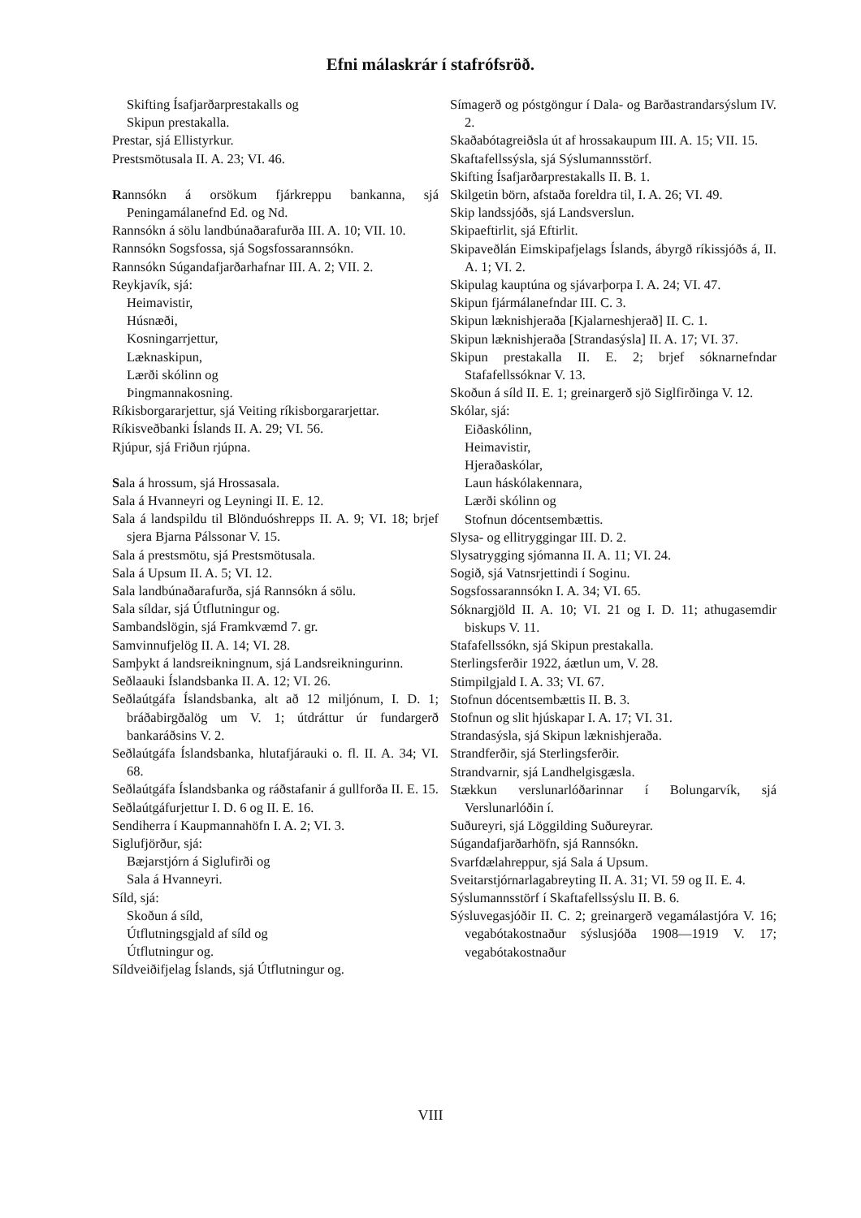Efni málaskrár í stafrófsröð.
Skifting Ísafjarðarprestakalls og
Skipun prestakalla.
Prestar, sjá Ellistyrkur.
Prestsmötusala II. A. 23; VI. 46.
Rannsókn á orsökum fjárkreppu bankanna, sjá Peningamálanefnd Ed. og Nd.
Rannsókn á sölu landbúnaðarafurða III. A. 10; VII. 10.
Rannsókn Sogsfossa, sjá Sogsfossarannsókn.
Rannsókn Súgandafjarðarhafnar III. A. 2; VII. 2.
Reykjavík, sjá:
Heimavistir,
Húsnæði,
Kosningarrjettur,
Læknaskipun,
Lærði skólinn og
Þingmannakosning.
Ríkisborgararjettur, sjá Veiting ríkisborgararjettar.
Ríkisveðbanki Íslands II. A. 29; VI. 56.
Rjúpur, sjá Friðun rjúpna.
Sala á hrossum, sjá Hrossasala.
Sala á Hvanneyri og Leyningi II. E. 12.
Sala á landspildu til Blönduóshrepps II. A. 9; VI. 18; brjef sjera Bjarna Pálssonar V. 15.
Sala á prestsmötu, sjá Prestsmötusala.
Sala á Upsum II. A. 5; VI. 12.
Sala landbúnaðarafurða, sjá Rannsókn á sölu.
Sala síldar, sjá Útflutningur og.
Sambandslögin, sjá Framkvæmd 7. gr.
Samvinnufjelög II. A. 14; VI. 28.
Samþykt á landsreikningnum, sjá Landsreikningurinn.
Seðlaauki Íslandsbanka II. A. 12; VI. 26.
Seðlaútgáfa Íslandsbanka, alt að 12 miljónum, I. D. 1; bráðabirgðalög um V. 1; útdráttur úr fundargerð bankaráðsins V. 2.
Seðlaútgáfa Íslandsbanka, hlutafjárauki o. fl. II. A. 34; VI. 68.
Seðlaútgáfa Íslandsbanka og ráðstafanir á gullforða II. E. 15.
Seðlaútgáfurjettur I. D. 6 og II. E. 16.
Sendiherra í Kaupmannahöfn I. A. 2; VI. 3.
Siglufjörður, sjá:
Bæjarstjórn á Siglufirði og
Sala á Hvanneyri.
Síld, sjá:
Skoðun á síld,
Útflutningsgjald af síld og
Útflutningur og.
Síldveiðifjelag Íslands, sjá Útflutningur og.
Símagerð og póstgöngur í Dala- og Barðastrandarsýslum IV. 2.
Skaðabótagreiðsla út af hrossakaupum III. A. 15; VII. 15.
Skaftafellssýsla, sjá Sýslumannsstörf.
Skifting Ísafjarðarprestakalls II. B. 1.
Skilgetin börn, afstaða foreldra til, I. A. 26; VI. 49.
Skip landssjóðs, sjá Landsverslun.
Skipaeftirlit, sjá Eftirlit.
Skipaveðlán Eimskipafjelags Íslands, ábyrgð ríkissjóðs á, II. A. 1; VI. 2.
Skipulag kauptúna og sjávarþorpa I. A. 24; VI. 47.
Skipun fjármálanefndar III. C. 3.
Skipun læknishjeraða [Kjalarneshjerað] II. C. 1.
Skipun læknishjeraða [Strandasýsla] II. A. 17; VI. 37.
Skipun prestakalla II. E. 2; brjef sóknarnefndar Stafafellssóknar V. 13.
Skoðun á síld II. E. 1; greinargerð sjö Siglfirðinga V. 12.
Skólar, sjá:
Eiðaskólinn,
Heimavistir,
Hjeraðaskólar,
Laun háskólakennara,
Lærði skólinn og
Stofnun dócentsembættis.
Slysa- og ellitryggingar III. D. 2.
Slysatrygging sjómanna II. A. 11; VI. 24.
Sogið, sjá Vatnsrjettindi í Soginu.
Sogsfossarannsókn I. A. 34; VI. 65.
Sóknargjöld II. A. 10; VI. 21 og I. D. 11; athugasemdir biskups V. 11.
Stafafellssókn, sjá Skipun prestakalla.
Sterlingsferðir 1922, áætlun um, V. 28.
Stimpilgjald I. A. 33; VI. 67.
Stofnun dócentsembættis II. B. 3.
Stofnun og slit hjúskapar I. A. 17; VI. 31.
Strandasýsla, sjá Skipun læknishjeraða.
Strandferðir, sjá Sterlingsferðir.
Strandvarnir, sjá Landhelgisgæsla.
Stækkun verslunarlóðarinnar í Bolungarvík, sjá Verslunarlóðin í.
Suðureyri, sjá Löggilding Suðureyrar.
Súgandafjarðarhöfn, sjá Rannsókn.
Svarfdælahreppur, sjá Sala á Upsum.
Sveitarstjórnarlagabreyting II. A. 31; VI. 59 og II. E. 4.
Sýslumannsstörf í Skaftafellssýslu II. B. 6.
Sýsluvegasjóðir II. C. 2; greinargerð vegamálastjóra V. 16; vegabótakostnaður sýslusjóða 1908—1919 V. 17; vegabótakostnaður
VIII